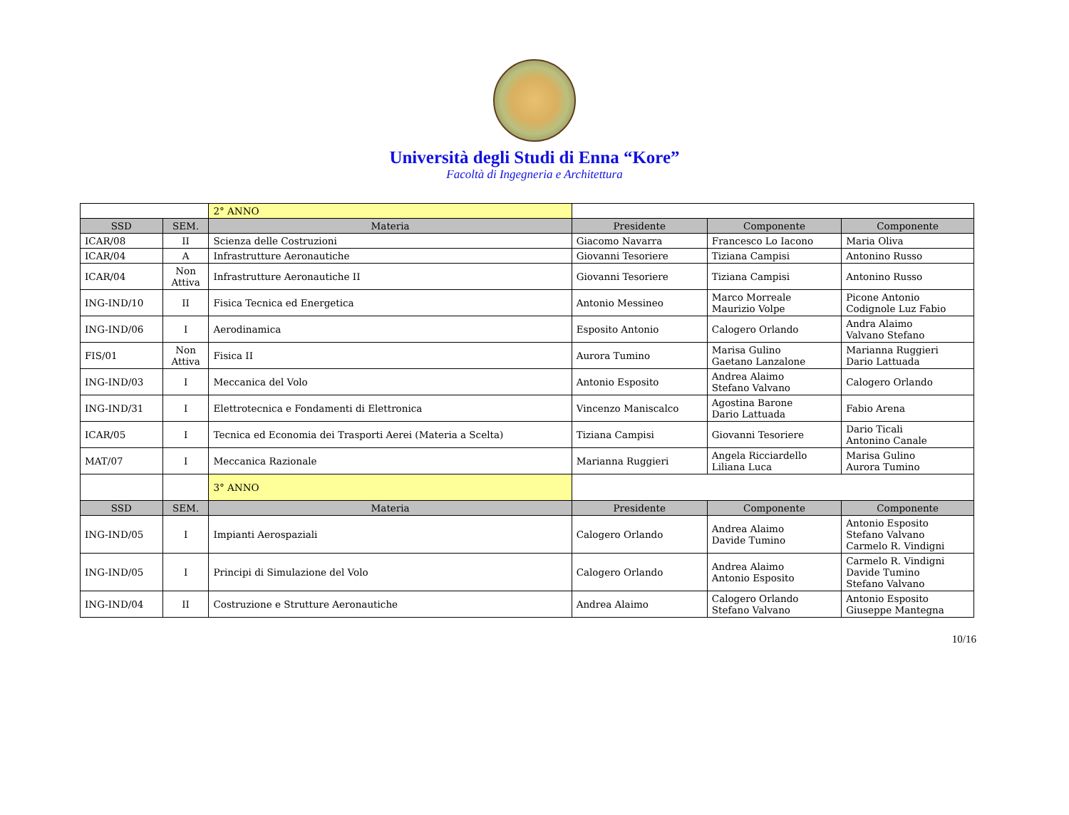Università degli Studi di Enna “Kore”
Facoltà di Ingegneria e Architettura
| | | 2° ANNO | | | |
| SSD | SEM. | Materia | Presidente | Componente | Componente |
| ICAR/08 | II | Scienza delle Costruzioni | Giacomo Navarra | Francesco Lo Iacono | Maria Oliva |
| ICAR/04 | A | Infrastrutture Aeronautiche | Giovanni Tesoriere | Tiziana Campisi | Antonino Russo |
| ICAR/04 | Non Attiva | Infrastrutture Aeronautiche II | Giovanni Tesoriere | Tiziana Campisi | Antonino Russo |
| ING-IND/10 | II | Fisica Tecnica ed Energetica | Antonio Messineo | Marco Morreale Maurizio Volpe | Picone Antonio Codignole Luz Fabio |
| ING-IND/06 | I | Aerodinamica | Esposito Antonio | Calogero Orlando | Andra Alaimo Valvano Stefano |
| FIS/01 | Non Attiva | Fisica II | Aurora Tumino | Marisa Gulino Gaetano Lanzalone | Marianna Ruggieri Dario Lattuada |
| ING-IND/03 | I | Meccanica del Volo | Antonio Esposito | Andrea Alaimo Stefano Valvano | Calogero Orlando |
| ING-IND/31 | I | Elettrotecnica e Fondamenti di Elettronica | Vincenzo Maniscalco | Agostina Barone Dario Lattuada | Fabio Arena |
| ICAR/05 | I | Tecnica ed Economia dei Trasporti Aerei (Materia a Scelta) | Tiziana Campisi | Giovanni Tesoriere | Dario Ticali Antonino Canale |
| MAT/07 | I | Meccanica Razionale | Marianna Ruggieri | Angela Ricciardello Liliana Luca | Marisa Gulino Aurora Tumino |
| | | 3° ANNO | | | |
| SSD | SEM. | Materia | Presidente | Componente | Componente |
| ING-IND/05 | I | Impianti Aerospaziali | Calogero Orlando | Andrea Alaimo Davide Tumino | Antonio Esposito Stefano Valvano Carmelo R. Vindigni |
| ING-IND/05 | I | Principi di Simulazione del Volo | Calogero Orlando | Andrea Alaimo Antonio Esposito | Carmelo R. Vindigni Davide Tumino Stefano Valvano |
| ING-IND/04 | II | Costruzione e Strutture Aeronautiche | Andrea Alaimo | Calogero Orlando Stefano Valvano | Antonio Esposito Giuseppe Mantegna |
10/16